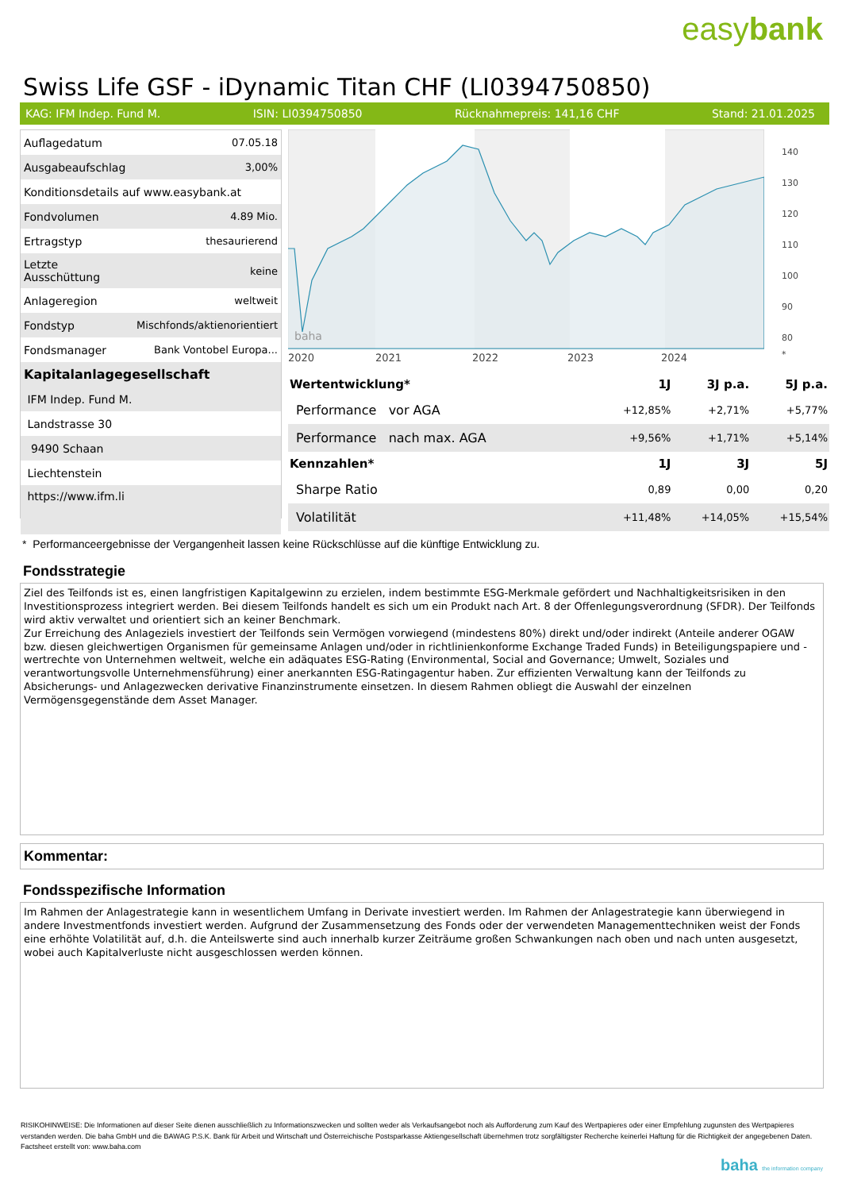easybank
Swiss Life GSF - iDynamic Titan CHF (LI0394750850)
KAG: IFM Indep. Fund M. ISIN: LI0394750850 Rücknahmepreis: 141,16 CHF Stand: 21.01.2025
| Auflagedatum | 07.05.18 |
| Ausgabeaufschlag | 3,00% |
| Konditionsdetails auf www.easybank.at | |
| Fondvolumen | 4.89 Mio. |
| Ertragstyp | thesaurierend |
| Letzte Ausschüttung | keine |
| Anlageregion | weltweit |
| Fondstyp | Mischfonds/aktienorientiert |
| Fondsmanager | Bank Vontobel Europa... |
| Kapitalanlagegesellschaft | |
| IFM Indep. Fund M. | |
| Landstrasse 30 | |
| 9490 Schaan | |
| Liechtenstein | |
| https://www.ifm.li | |
baha
2020
2021
2022
2023
2024
140
130
120
110
100
90
80
*
| Wertentwicklung* | 1J | 3J p.a. | 5J p.a. |
| --- | --- | --- | --- |
| Performance vor AGA | +12,85% | +2,71% | +5,77% |
| Performance nach max. AGA | +9,56% | +1,71% | +5,14% |
| Kennzahlen* | 1J | 3J | 5J |
| Sharpe Ratio | 0,89 | 0,00 | 0,20 |
| Volatilität | +11,48% | +14,05% | +15,54% |
* Performanceergebnisse der Vergangenheit lassen keine Rückschlüsse auf die künftige Entwicklung zu.
Fondsstrategie
Ziel des Teilfonds ist es, einen langfristigen Kapitalgewinn zu erzielen, indem bestimmte ESG-Merkmale gefördert und Nachhaltigkeitsrisiken in den Investitionsprozess integriert werden. Bei diesem Teilfonds handelt es sich um ein Produkt nach Art. 8 der Offenlegungsverordnung (SFDR). Der Teilfonds wird aktiv verwaltet und orientiert sich an keiner Benchmark.
Zur Erreichung des Anlageziels investiert der Teilfonds sein Vermögen vorwiegend (mindestens 80%) direkt und/oder indirekt (Anteile anderer OGAW bzw. diesen gleichwertigen Organismen für gemeinsame Anlagen und/oder in richtlinienkonforme Exchange Traded Funds) in Beteiligungspapiere und -wertrechte von Unternehmen weltweit, welche ein adäquates ESG-Rating (Environmental, Social and Governance; Umwelt, Soziales und verantwortungsvolle Unternehmensführung) einer anerkannten ESG-Ratingagentur haben. Zur effizienten Verwaltung kann der Teilfonds zu Absicherungs- und Anlagezwecken derivative Finanzinstrumente einsetzen. In diesem Rahmen obliegt die Auswahl der einzelnen Vermögensgegenstände dem Asset Manager.
Kommentar:
Fondsspezifische Information
Im Rahmen der Anlagestrategie kann in wesentlichem Umfang in Derivate investiert werden. Im Rahmen der Anlagestrategie kann überwiegend in andere Investmentfonds investiert werden. Aufgrund der Zusammensetzung des Fonds oder der verwendeten Managementtechniken weist der Fonds eine erhöhte Volatilität auf, d.h. die Anteilswerte sind auch innerhalb kurzer Zeiträume großen Schwankungen nach oben und nach unten ausgesetzt, wobei auch Kapitalverluste nicht ausgeschlossen werden können.
RISIKOHINWEISE: Die Informationen auf dieser Seite dienen ausschließlich zu Informationszwecken und sollten weder als Verkaufsangebot noch als Aufforderung zum Kauf des Wertpapieres oder einer Empfehlung zugunsten des Wertpapieres verstanden werden. Die baha GmbH und die BAWAG P.S.K. Bank für Arbeit und Wirtschaft und Österreichische Postsparkasse Aktiengesellschaft übernehmen trotz sorgfältigster Recherche keinerlei Haftung für die Richtigkeit der angegebenen Daten.
Factsheet erstellt von: www.baha.com
baha the information company